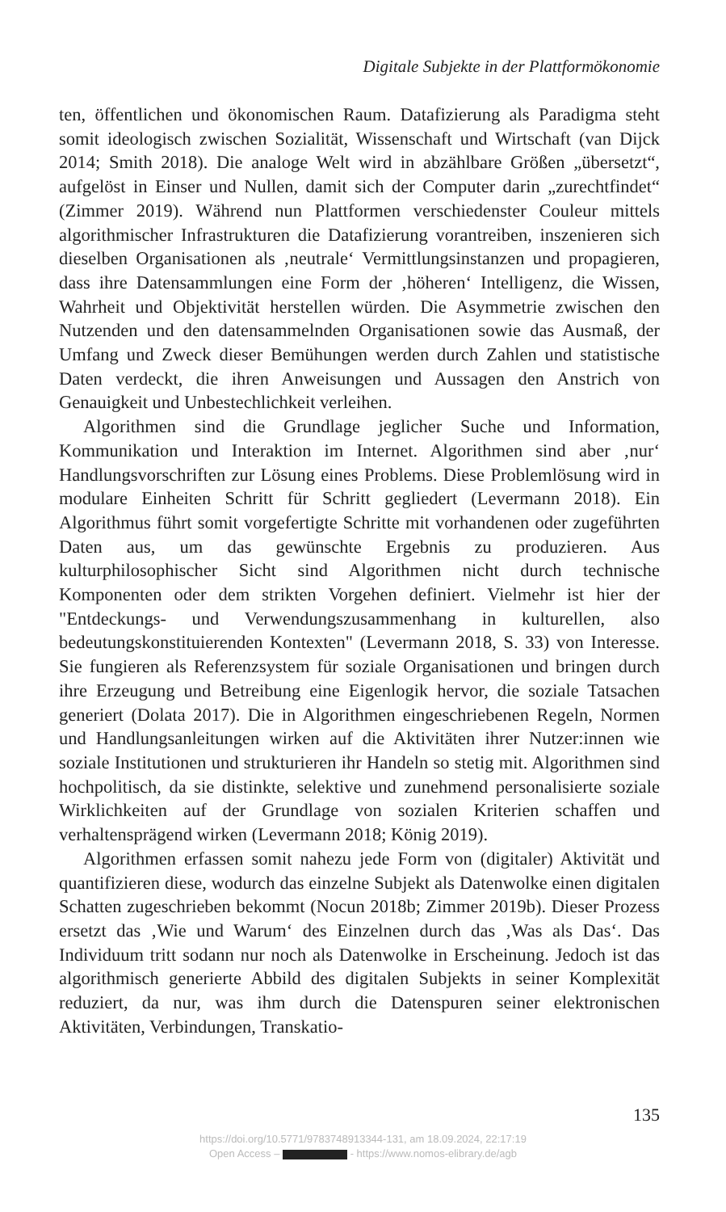Digitale Subjekte in der Plattformökonomie
ten, öffentlichen und ökonomischen Raum. Datafizierung als Paradigma steht somit ideologisch zwischen Sozialität, Wissenschaft und Wirtschaft (van Dijck 2014; Smith 2018). Die analoge Welt wird in abzählbare Größen „übersetzt“, aufgelöst in Einser und Nullen, damit sich der Computer darin „zurechtfindet“ (Zimmer 2019). Während nun Plattformen verschiedenster Couleur mittels algorithmischer Infrastrukturen die Datafizierung vorantreiben, inszenieren sich dieselben Organisationen als ‚neutrale‘ Vermittlungsinstanzen und propagieren, dass ihre Datensammlungen eine Form der ‚höheren‘ Intelligenz, die Wissen, Wahrheit und Objektivität herstellen würden. Die Asymmetrie zwischen den Nutzenden und den datensammelnden Organisationen sowie das Ausmaß, der Umfang und Zweck dieser Bemühungen werden durch Zahlen und statistische Daten verdeckt, die ihren Anweisungen und Aussagen den Anstrich von Genauigkeit und Unbestechlichkeit verleihen.
Algorithmen sind die Grundlage jeglicher Suche und Information, Kommunikation und Interaktion im Internet. Algorithmen sind aber ‚nur‘ Handlungsvorschriften zur Lösung eines Problems. Diese Problemlösung wird in modulare Einheiten Schritt für Schritt gegliedert (Levermann 2018). Ein Algorithmus führt somit vorgefertigte Schritte mit vorhandenen oder zugeführten Daten aus, um das gewünschte Ergebnis zu produzieren. Aus kulturphilosophischer Sicht sind Algorithmen nicht durch technische Komponenten oder dem strikten Vorgehen definiert. Vielmehr ist hier der "Entdeckungs- und Verwendungszusammenhang in kulturellen, also bedeutungskonstituierenden Kontexten" (Levermann 2018, S. 33) von Interesse. Sie fungieren als Referenzsystem für soziale Organisationen und bringen durch ihre Erzeugung und Betreibung eine Eigenlogik hervor, die soziale Tatsachen generiert (Dolata 2017). Die in Algorithmen eingeschriebenen Regeln, Normen und Handlungsanleitungen wirken auf die Aktivitäten ihrer Nutzer:innen wie soziale Institutionen und strukturieren ihr Handeln so stetig mit. Algorithmen sind hochpolitisch, da sie distinkte, selektive und zunehmend personalisierte soziale Wirklichkeiten auf der Grundlage von sozialen Kriterien schaffen und verhaltensprägend wirken (Levermann 2018; König 2019).
Algorithmen erfassen somit nahezu jede Form von (digitaler) Aktivität und quantifizieren diese, wodurch das einzelne Subjekt als Datenwolke einen digitalen Schatten zugeschrieben bekommt (Nocun 2018b; Zimmer 2019b). Dieser Prozess ersetzt das ‚Wie und Warum‘ des Einzelnen durch das ‚Was als Das‘. Das Individuum tritt sodann nur noch als Datenwolke in Erscheinung. Jedoch ist das algorithmisch generierte Abbild des digitalen Subjekts in seiner Komplexität reduziert, da nur, was ihm durch die Datenspuren seiner elektronischen Aktivitäten, Verbindungen, Transkatio-
135
https://doi.org/10.5771/9783748913344-131, am 18.09.2024, 22:17:19
Open Access – - https://www.nomos-elibrary.de/agb